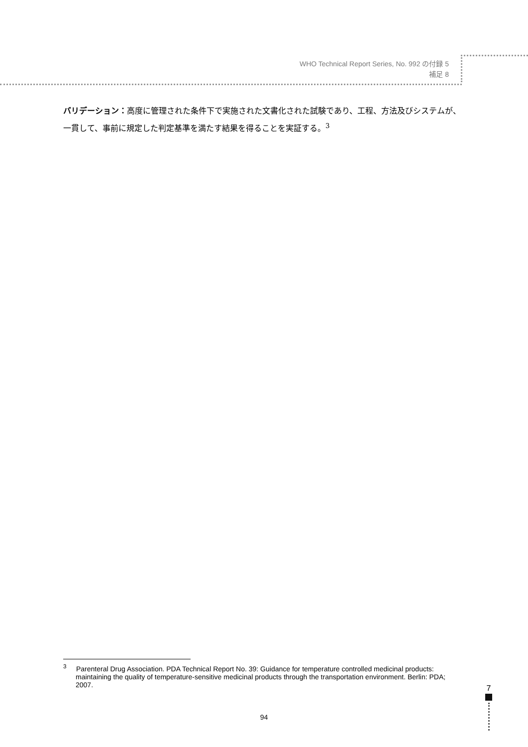WHO Technical Report Series, No. 992 の付録 5
補足 8
バリデーション：高度に管理された条件下で実施された文書化された試験であり、工程、方法及びシステムが、一貫して、事前に規定した判定基準を満たす結果を得ることを実証する。<sup>3</sup>
<sup>3</sup> Parenteral Drug Association. PDA Technical Report No. 39: Guidance for temperature controlled medicinal products: maintaining the quality of temperature-sensitive medicinal products through the transportation environment. Berlin: PDA; 2007.
7
94